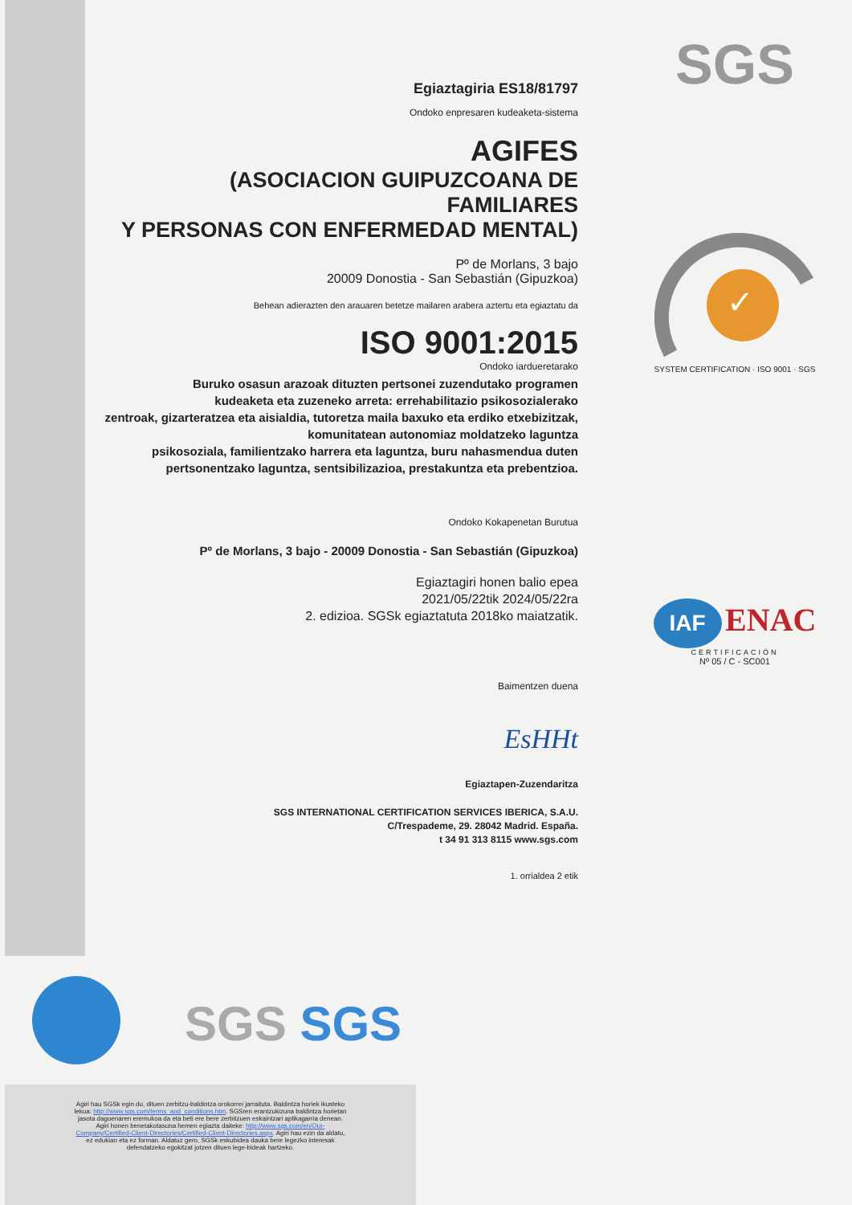SGS
✓
SYSTEM CERTIFICATION · ISO 9001 · SGS
IAF ENAC
CERTIFICACIÓN
Nº 05 / C - SC001
Egiaztagiria ES18/81797
Ondoko enpresaren kudeaketa-sistema
AGIFES
(ASOCIACION GUIPUZCOANA DE FAMILIARES
Y PERSONAS CON ENFERMEDAD MENTAL)
Pº de Morlans, 3 bajo
20009 Donostia - San Sebastián (Gipuzkoa)
Behean adierazten den arauaren betetze mailaren arabera aztertu eta egiaztatu da
ISO 9001:2015
Ondoko iardueretarako
Buruko osasun arazoak dituzten pertsonei zuzendutako programen
kudeaketa eta zuzeneko arreta: errehabilitazio psikosozialerako
zentroak, gizarteratzea eta aisialdia, tutoretza maila baxuko eta erdiko etxebizitzak,
komunitatean autonomiaz moldatzeko laguntza
psikosoziala, familientzako harrera eta laguntza, buru nahasmendua duten
pertsonentzako laguntza, sentsibilizazioa, prestakuntza eta prebentzioa.
Ondoko Kokapenetan Burutua
Pº de Morlans, 3 bajo - 20009 Donostia - San Sebastián (Gipuzkoa)
Egiaztagiri honen balio epea
2021/05/22tik 2024/05/22ra
2. edizioa. SGSk egiaztatuta 2018ko maiatzatik.
Baimentzen duena
EsHHt
Egiaztapen-Zuzendaritza
SGS INTERNATIONAL CERTIFICATION SERVICES IBERICA, S.A.U.
C/Trespademe, 29. 28042 Madrid. España.
t 34 91 313 8115 www.sgs.com
1. orrialdea 2 etik
SGS SGS
Agiri hau SGSk egin du, dituen zerbitzu-baldintza orokorrei jarraituta. Baldintza horiek ikusteko lekua: http://www.sgs.com/terms_and_conditions.htm. SGSren erantzukizuna baldintza horietan jasota dagoenaren eremukoa da eta beti ere bere zerbitzuen eskaintzari aplikagarria denean. Agiri honen benetakotasuna hemen egiazta daiteke: http://www.sgs.com/en/Our-Company/Certified-Client-Directories/Certified-Client-Directories.aspx. Agiri hau ezin da aldatu, ez edukian eta ez forman. Aldatuz gero, SGSk eskubidea dauka bere legezko interesak defendatzeko egokitzat jotzen dituen lege-bideak hartzeko.